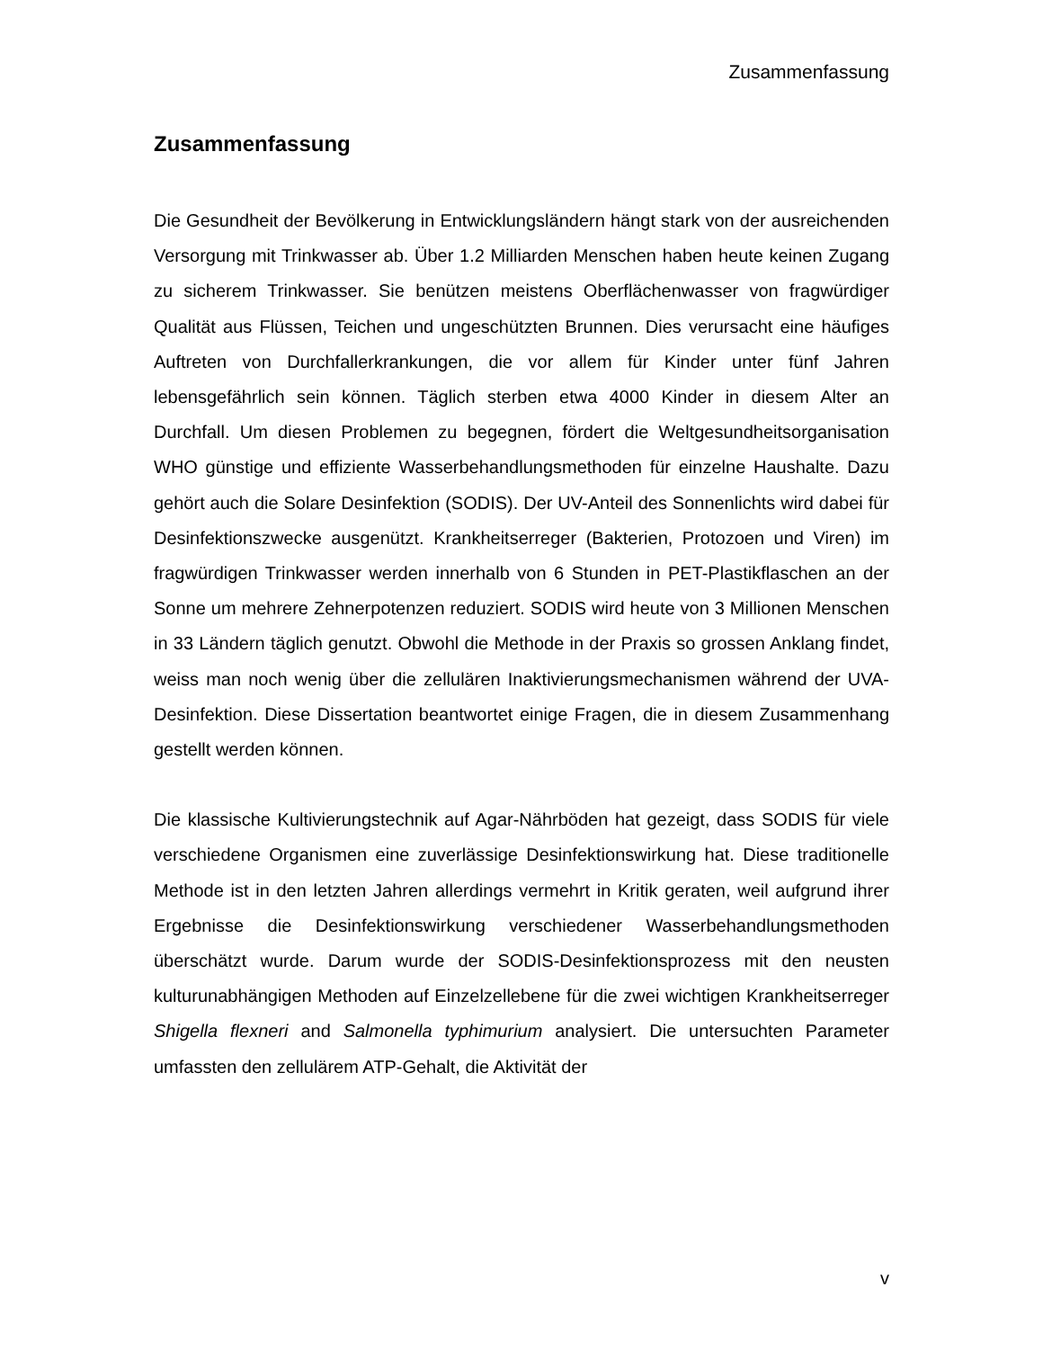Zusammenfassung
Zusammenfassung
Die Gesundheit der Bevölkerung in Entwicklungsländern hängt stark von der ausreichenden Versorgung mit Trinkwasser ab. Über 1.2 Milliarden Menschen haben heute keinen Zugang zu sicherem Trinkwasser. Sie benützen meistens Oberflächenwasser von fragwürdiger Qualität aus Flüssen, Teichen und ungeschützten Brunnen. Dies verursacht eine häufiges Auftreten von Durchfallerkrankungen, die vor allem für Kinder unter fünf Jahren lebensgefährlich sein können. Täglich sterben etwa 4000 Kinder in diesem Alter an Durchfall. Um diesen Problemen zu begegnen, fördert die Weltgesundheitsorganisation WHO günstige und effiziente Wasserbehandlungsmethoden für einzelne Haushalte. Dazu gehört auch die Solare Desinfektion (SODIS). Der UV-Anteil des Sonnenlichts wird dabei für Desinfektionszwecke ausgenützt. Krankheitserreger (Bakterien, Protozoen und Viren) im fragwürdigen Trinkwasser werden innerhalb von 6 Stunden in PET-Plastikflaschen an der Sonne um mehrere Zehnerpotenzen reduziert. SODIS wird heute von 3 Millionen Menschen in 33 Ländern täglich genutzt. Obwohl die Methode in der Praxis so grossen Anklang findet, weiss man noch wenig über die zellulären Inaktivierungsmechanismen während der UVA-Desinfektion. Diese Dissertation beantwortet einige Fragen, die in diesem Zusammenhang gestellt werden können.
Die klassische Kultivierungstechnik auf Agar-Nährböden hat gezeigt, dass SODIS für viele verschiedene Organismen eine zuverlässige Desinfektionswirkung hat. Diese traditionelle Methode ist in den letzten Jahren allerdings vermehrt in Kritik geraten, weil aufgrund ihrer Ergebnisse die Desinfektionswirkung verschiedener Wasserbehandlungsmethoden überschätzt wurde. Darum wurde der SODIS-Desinfektionsprozess mit den neusten kulturunabhängigen Methoden auf Einzelzellebene für die zwei wichtigen Krankheitserreger Shigella flexneri and Salmonella typhimurium analysiert. Die untersuchten Parameter umfassten den zellulärem ATP-Gehalt, die Aktivität der
v